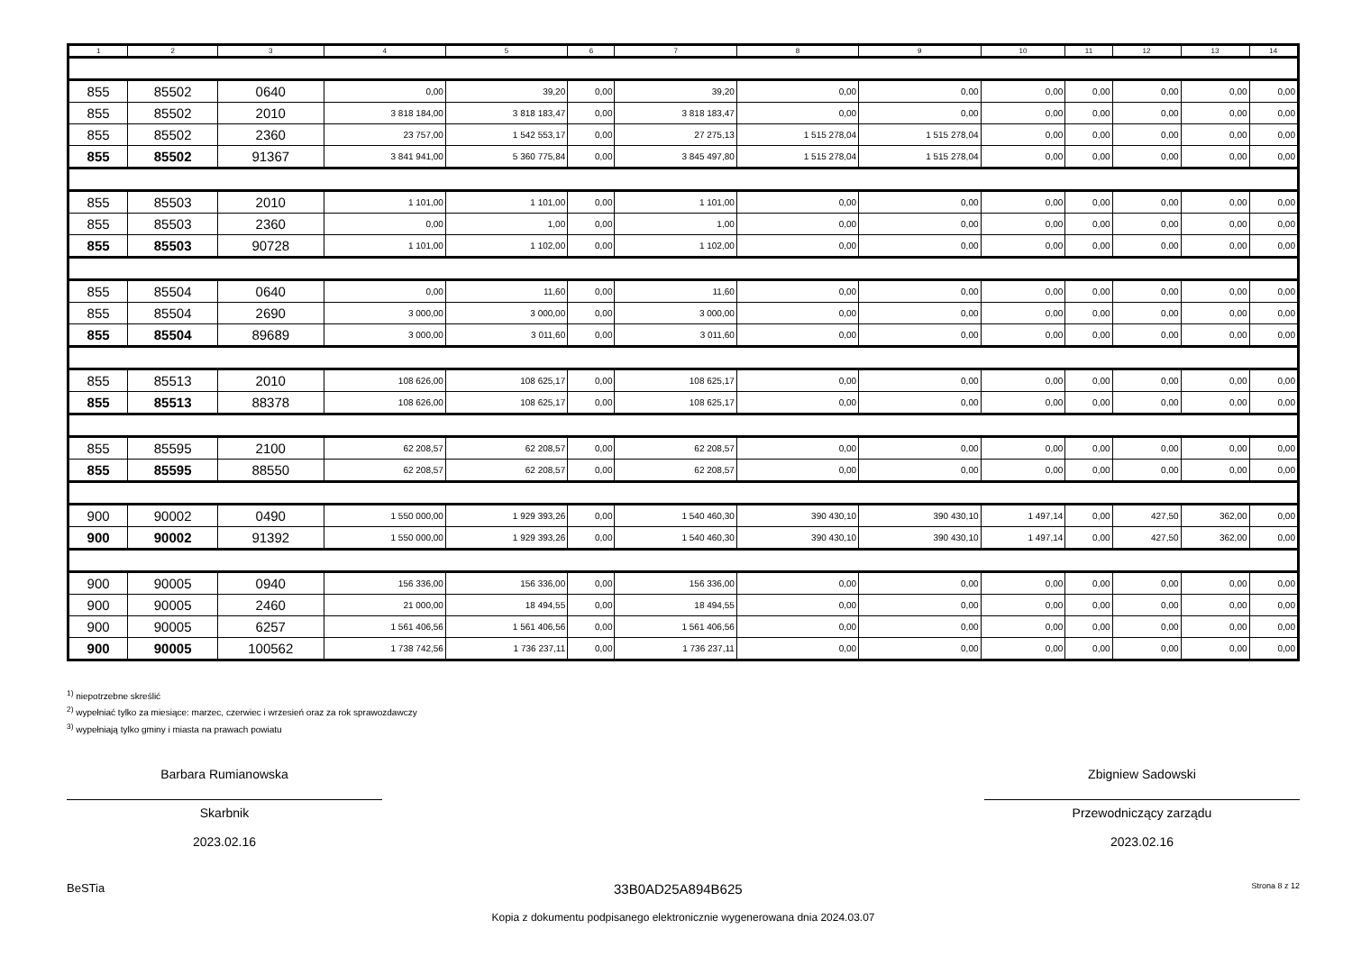| 1 | 2 | 3 | 4 | 5 | 6 | 7 | 8 | 9 | 10 | 11 | 12 | 13 | 14 |
| --- | --- | --- | --- | --- | --- | --- | --- | --- | --- | --- | --- | --- | --- |
| 855 | 85502 | 0640 | 0,00 | 39,20 | 0,00 | 39,20 | 0,00 | 0,00 | 0,00 | 0,00 | 0,00 | 0,00 | 0,00 |
| 855 | 85502 | 2010 | 3 818 184,00 | 3 818 183,47 | 0,00 | 3 818 183,47 | 0,00 | 0,00 | 0,00 | 0,00 | 0,00 | 0,00 | 0,00 |
| 855 | 85502 | 2360 | 23 757,00 | 1 542 553,17 | 0,00 | 27 275,13 | 1 515 278,04 | 1 515 278,04 | 0,00 | 0,00 | 0,00 | 0,00 | 0,00 |
| 855 | 85502 | 91367 | 3 841 941,00 | 5 360 775,84 | 0,00 | 3 845 497,80 | 1 515 278,04 | 1 515 278,04 | 0,00 | 0,00 | 0,00 | 0,00 | 0,00 |
| 855 | 85503 | 2010 | 1 101,00 | 1 101,00 | 0,00 | 1 101,00 | 0,00 | 0,00 | 0,00 | 0,00 | 0,00 | 0,00 | 0,00 |
| 855 | 85503 | 2360 | 0,00 | 1,00 | 0,00 | 1,00 | 0,00 | 0,00 | 0,00 | 0,00 | 0,00 | 0,00 | 0,00 |
| 855 | 85503 | 90728 | 1 101,00 | 1 102,00 | 0,00 | 1 102,00 | 0,00 | 0,00 | 0,00 | 0,00 | 0,00 | 0,00 | 0,00 |
| 855 | 85504 | 0640 | 0,00 | 11,60 | 0,00 | 11,60 | 0,00 | 0,00 | 0,00 | 0,00 | 0,00 | 0,00 | 0,00 |
| 855 | 85504 | 2690 | 3 000,00 | 3 000,00 | 0,00 | 3 000,00 | 0,00 | 0,00 | 0,00 | 0,00 | 0,00 | 0,00 | 0,00 |
| 855 | 85504 | 89689 | 3 000,00 | 3 011,60 | 0,00 | 3 011,60 | 0,00 | 0,00 | 0,00 | 0,00 | 0,00 | 0,00 | 0,00 |
| 855 | 85513 | 2010 | 108 626,00 | 108 625,17 | 0,00 | 108 625,17 | 0,00 | 0,00 | 0,00 | 0,00 | 0,00 | 0,00 | 0,00 |
| 855 | 85513 | 88378 | 108 626,00 | 108 625,17 | 0,00 | 108 625,17 | 0,00 | 0,00 | 0,00 | 0,00 | 0,00 | 0,00 | 0,00 |
| 855 | 85595 | 2100 | 62 208,57 | 62 208,57 | 0,00 | 62 208,57 | 0,00 | 0,00 | 0,00 | 0,00 | 0,00 | 0,00 | 0,00 |
| 855 | 85595 | 88550 | 62 208,57 | 62 208,57 | 0,00 | 62 208,57 | 0,00 | 0,00 | 0,00 | 0,00 | 0,00 | 0,00 | 0,00 |
| 900 | 90002 | 0490 | 1 550 000,00 | 1 929 393,26 | 0,00 | 1 540 460,30 | 390 430,10 | 390 430,10 | 1 497,14 | 0,00 | 427,50 | 362,00 | 0,00 |
| 900 | 90002 | 91392 | 1 550 000,00 | 1 929 393,26 | 0,00 | 1 540 460,30 | 390 430,10 | 390 430,10 | 1 497,14 | 0,00 | 427,50 | 362,00 | 0,00 |
| 900 | 90005 | 0940 | 156 336,00 | 156 336,00 | 0,00 | 156 336,00 | 0,00 | 0,00 | 0,00 | 0,00 | 0,00 | 0,00 | 0,00 |
| 900 | 90005 | 2460 | 21 000,00 | 18 494,55 | 0,00 | 18 494,55 | 0,00 | 0,00 | 0,00 | 0,00 | 0,00 | 0,00 | 0,00 |
| 900 | 90005 | 6257 | 1 561 406,56 | 1 561 406,56 | 0,00 | 1 561 406,56 | 0,00 | 0,00 | 0,00 | 0,00 | 0,00 | 0,00 | 0,00 |
| 900 | 90005 | 100562 | 1 738 742,56 | 1 736 237,11 | 0,00 | 1 736 237,11 | 0,00 | 0,00 | 0,00 | 0,00 | 0,00 | 0,00 | 0,00 |
<sup>1)</sup> niepotrzebne skreślić
<sup>2)</sup> wypełniać tylko za miesiące: marzec, czerwiec i wrzesień oraz za rok sprawozdawczy
<sup>3)</sup> wypełniają tylko gminy i miasta na prawach powiatu
Barbara Rumianowska
Skarbnik
2023.02.16
Zbigniew Sadowski
Przewodniczący zarządu
2023.02.16
BeSTia 33B0AD25A894B625 Strona 8 z 12
Kopia z dokumentu podpisanego elektronicznie wygenerowana dnia 2024.03.07